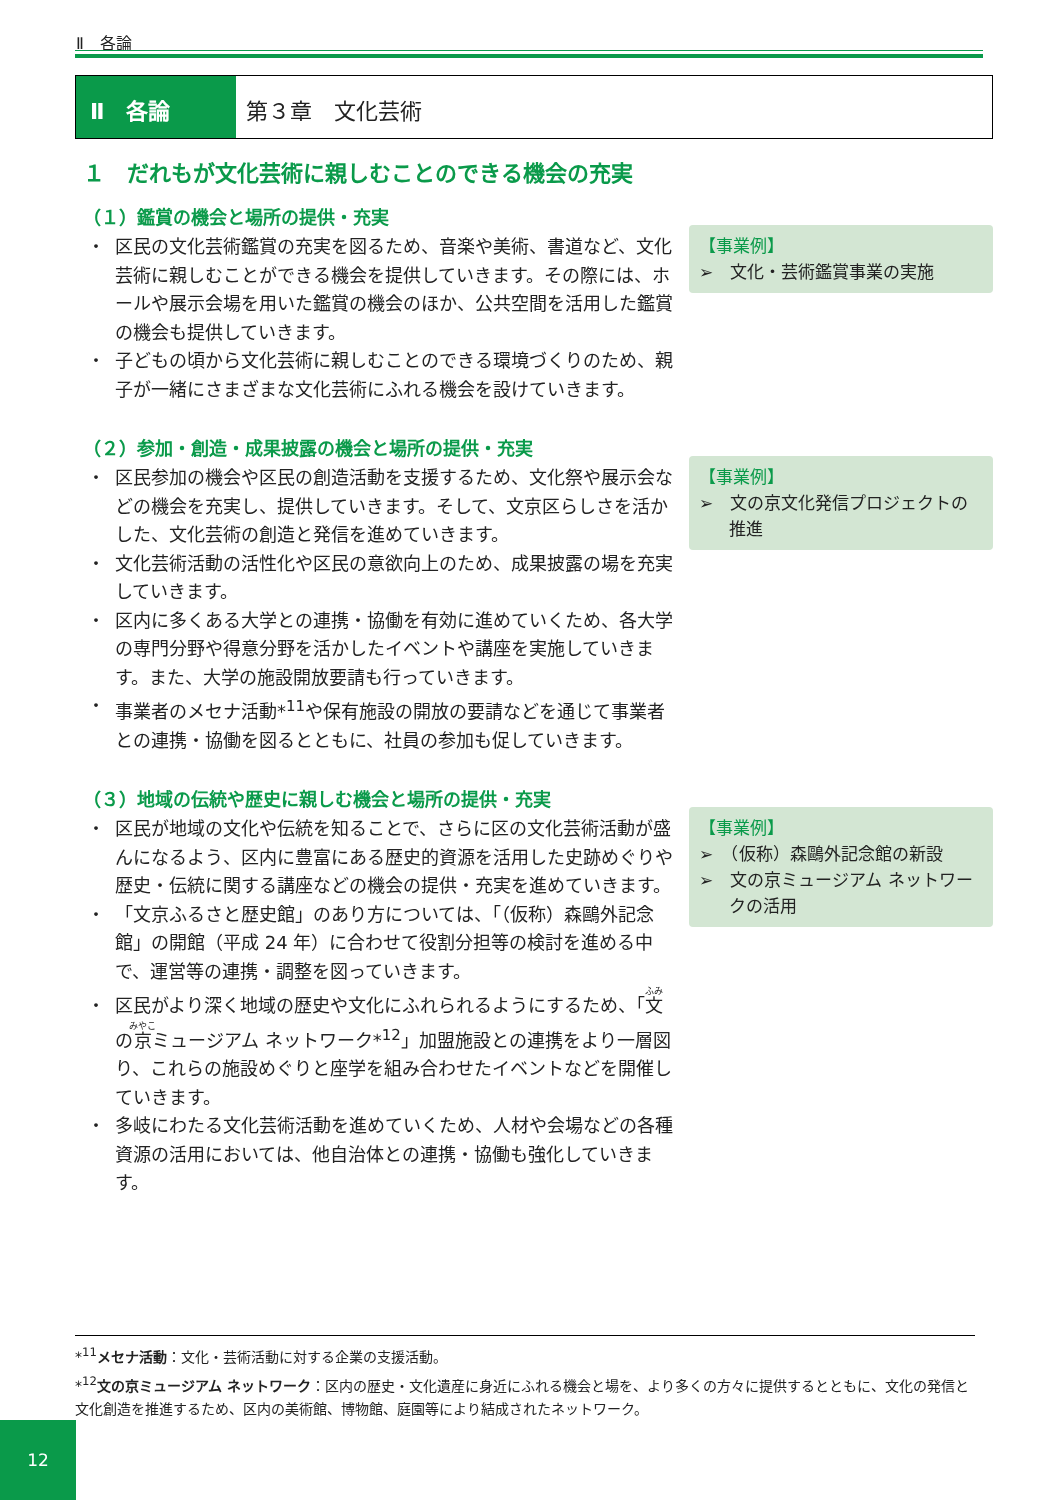Ⅱ　各論
Ⅱ　各論 第３章　文化芸術
１　だれもが文化芸術に親しむことのできる機会の充実
（１）鑑賞の機会と場所の提供・充実
・ 区民の文化芸術鑑賞の充実を図るため、音楽や美術、書道など、文化芸術に親しむことができる機会を提供していきます。その際には、ホールや展示会場を用いた鑑賞の機会のほか、公共空間を活用した鑑賞の機会も提供していきます。
・ 子どもの頃から文化芸術に親しむことのできる環境づくりのため、親子が一緒にさまざまな文化芸術にふれる機会を設けていきます。
【事業例】
➢　文化・芸術鑑賞事業の実施
（２）参加・創造・成果披露の機会と場所の提供・充実
・ 区民参加の機会や区民の創造活動を支援するため、文化祭や展示会などの機会を充実し、提供していきます。そして、文京区らしさを活かした、文化芸術の創造と発信を進めていきます。
・ 文化芸術活動の活性化や区民の意欲向上のため、成果披露の場を充実していきます。
・ 区内に多くある大学との連携・協働を有効に進めていくため、各大学の専門分野や得意分野を活かしたイベントや講座を実施していきます。また、大学の施設開放要請も行っていきます。
・ 事業者のメセナ活動*<sup>11</sup>や保有施設の開放の要請などを通じて事業者との連携・協働を図るとともに、社員の参加も促していきます。
【事業例】
➢　文の京文化発信プロジェクトの推進
（３）地域の伝統や歴史に親しむ機会と場所の提供・充実
・ 区民が地域の文化や伝統を知ることで、さらに区の文化芸術活動が盛んになるよう、区内に豊富にある歴史的資源を活用した史跡めぐりや歴史・伝統に関する講座などの機会の提供・充実を進めていきます。
・ 「文京ふるさと歴史館」のあり方については、「（仮称）森鷗外記念館」の開館（平成 24 年）に合わせて役割分担等の検討を進める中で、運営等の連携・調整を図っていきます。
・ 区民がより深く地域の歴史や文化にふれられるようにするため、「文の京ミュージアム ネットワーク*<sup>12</sup>」加盟施設との連携をより一層図り、これらの施設めぐりと座学を組み合わせたイベントなどを開催していきます。
・ 多岐にわたる文化芸術活動を進めていくため、人材や会場などの各種資源の活用においては、他自治体との連携・協働も強化していきます。
【事業例】
➢　（仮称）森鷗外記念館の新設
➢　文の京ミュージアム ネットワークの活用
*<sup>11</sup>メセナ活動：文化・芸術活動に対する企業の支援活動。
*<sup>12</sup>文の京ミュージアム ネットワーク：区内の歴史・文化遺産に身近にふれる機会と場を、より多くの方々に提供するとともに、文化の発信と文化創造を推進するため、区内の美術館、博物館、庭園等により結成されたネットワーク。
12